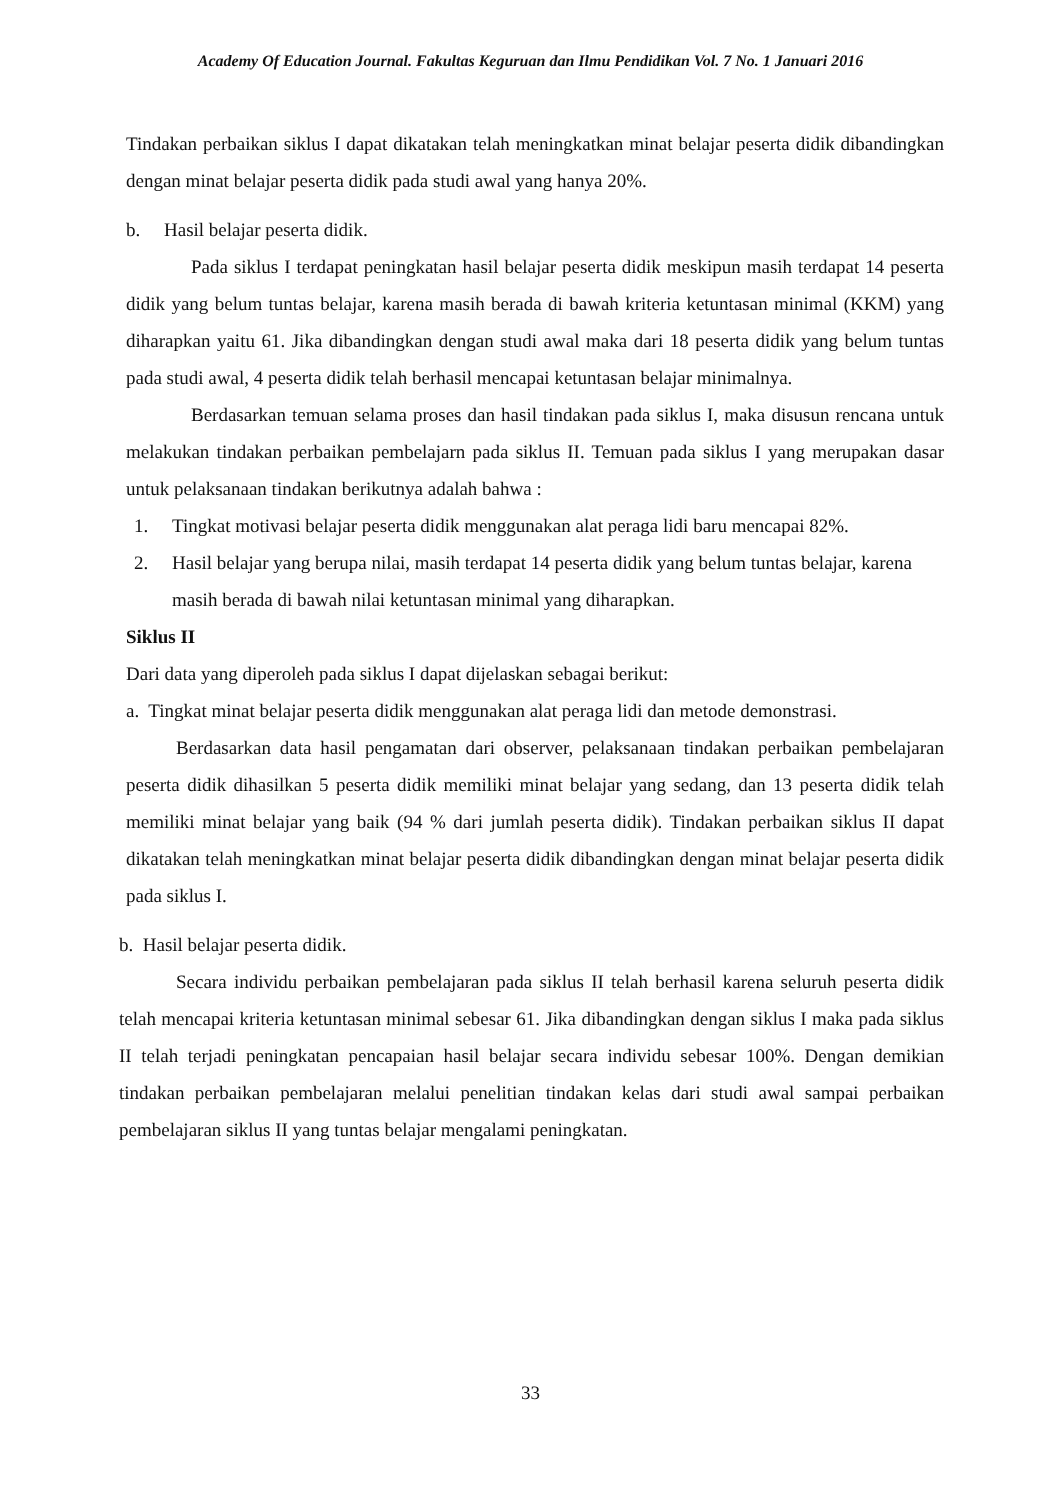Academy Of Education Journal. Fakultas Keguruan dan Ilmu Pendidikan Vol. 7 No. 1 Januari 2016
Tindakan perbaikan siklus I dapat dikatakan telah meningkatkan minat belajar peserta didik dibandingkan dengan minat belajar peserta didik pada studi awal yang hanya 20%.
b. Hasil belajar peserta didik.
Pada siklus I terdapat peningkatan hasil belajar peserta didik meskipun masih terdapat 14 peserta didik yang belum tuntas belajar, karena masih berada di bawah kriteria ketuntasan minimal (KKM) yang diharapkan yaitu 61. Jika dibandingkan dengan studi awal maka dari 18 peserta didik yang belum tuntas pada studi awal, 4 peserta didik telah berhasil mencapai ketuntasan belajar minimalnya.
Berdasarkan temuan selama proses dan hasil tindakan pada siklus I, maka disusun rencana untuk melakukan tindakan perbaikan pembelajarn pada siklus II. Temuan pada siklus I yang merupakan dasar untuk pelaksanaan tindakan berikutnya adalah bahwa :
1. Tingkat motivasi belajar peserta didik menggunakan alat peraga lidi baru mencapai 82%.
2. Hasil belajar yang berupa nilai, masih terdapat 14 peserta didik yang belum tuntas belajar, karena masih berada di bawah nilai ketuntasan minimal yang diharapkan.
Siklus II
Dari data yang diperoleh pada siklus I dapat dijelaskan sebagai berikut:
a. Tingkat minat belajar peserta didik menggunakan alat peraga lidi dan metode demonstrasi.
Berdasarkan data hasil pengamatan dari observer, pelaksanaan tindakan perbaikan pembelajaran peserta didik dihasilkan 5 peserta didik memiliki minat belajar yang sedang, dan 13 peserta didik telah memiliki minat belajar yang baik (94 % dari jumlah peserta didik). Tindakan perbaikan siklus II dapat dikatakan telah meningkatkan minat belajar peserta didik dibandingkan dengan minat belajar peserta didik pada siklus I.
b. Hasil belajar peserta didik.
Secara individu perbaikan pembelajaran pada siklus II telah berhasil karena seluruh peserta didik telah mencapai kriteria ketuntasan minimal sebesar 61. Jika dibandingkan dengan siklus I maka pada siklus II telah terjadi peningkatan pencapaian hasil belajar secara individu sebesar 100%. Dengan demikian tindakan perbaikan pembelajaran melalui penelitian tindakan kelas dari studi awal sampai perbaikan pembelajaran siklus II yang tuntas belajar mengalami peningkatan.
33